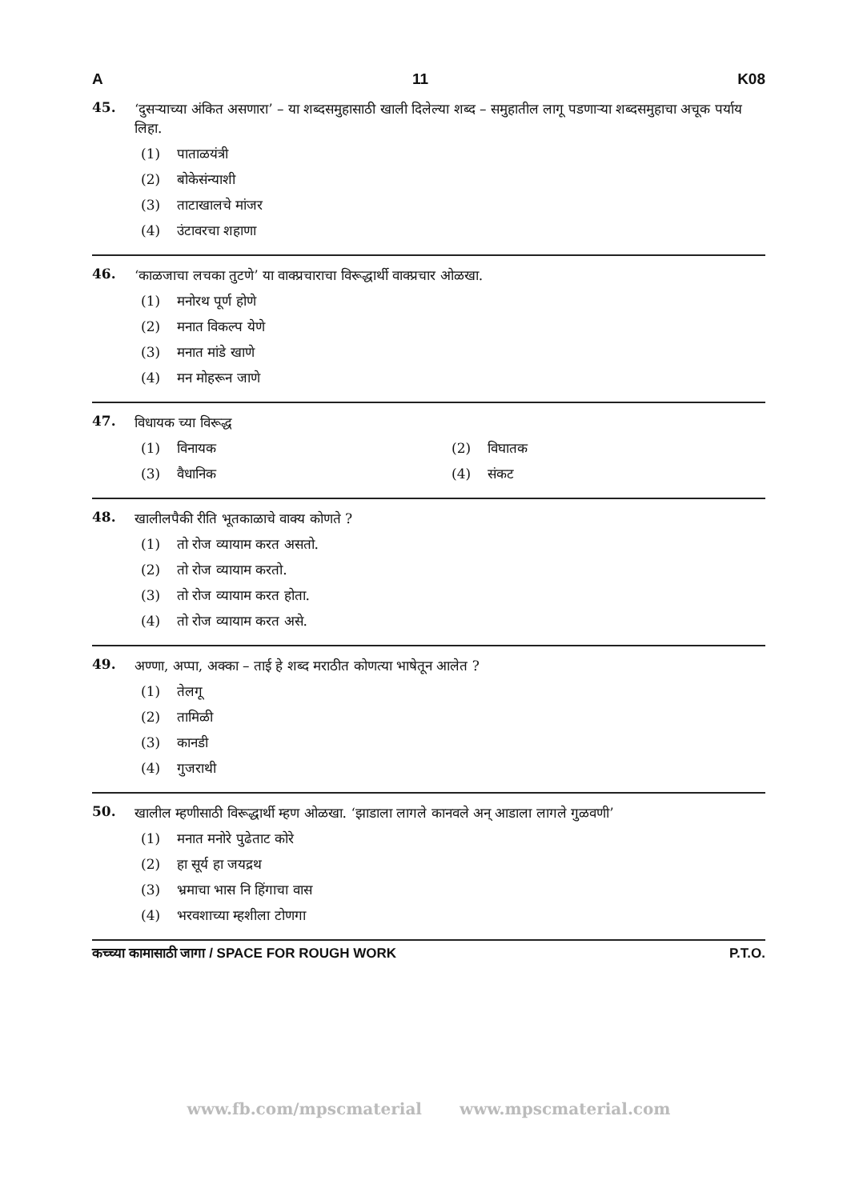A 11 K08
45.
‘दुसऱ्याच्या अंकित असणारा’ – या शब्दसमुहासाठी खाली दिलेल्या शब्द – समुहातील लागू पडणाऱ्या शब्दसमुहाचा अचूक पर्याय लिहा.
(1) पाताळयंत्री
(2) बोकेसंन्याशी
(3) ताटाखालचे मांजर
(4) उंटावरचा शहाणा
46.
‘काळजाचा लचका तुटणे’ या वाक्प्रचाराचा विरूद्धार्थी वाक्प्रचार ओळखा.
(1) मनोरथ पूर्ण होणे
(2) मनात विकल्प येणे
(3) मनात मांडे खाणे
(4) मन मोहरून जाणे
47.
विधायक च्या विरूद्ध
(1) विनायक (2) विघातक
(3) वैधानिक (4) संकट
48.
खालीलपैकी रीति भूतकाळाचे वाक्य कोणते ?
(1) तो रोज व्यायाम करत असतो.
(2) तो रोज व्यायाम करतो.
(3) तो रोज व्यायाम करत होता.
(4) तो रोज व्यायाम करत असे.
49.
अण्णा, अप्पा, अक्का – ताई हे शब्द मराठीत कोणत्या भाषेतून आलेत ?
(1) तेलगू
(2) तामिळी
(3) कानडी
(4) गुजराथी
50.
खालील म्हणीसाठी विरूद्धार्थी म्हण ओळखा. ‘झाडाला लागले कानवले अन् आडाला लागले गुळवणी’
(1) मनात मनोरे पुढेताट कोरे
(2) हा सूर्य हा जयद्रथ
(3) भ्रमाचा भास नि हिंगाचा वास
(4) भरवशाच्या म्हशीला टोणगा
कच्च्या कामासाठी जागा / SPACE FOR ROUGH WORK P.T.O.
www.fb.com/mpscmaterial www.mpscmaterial.com